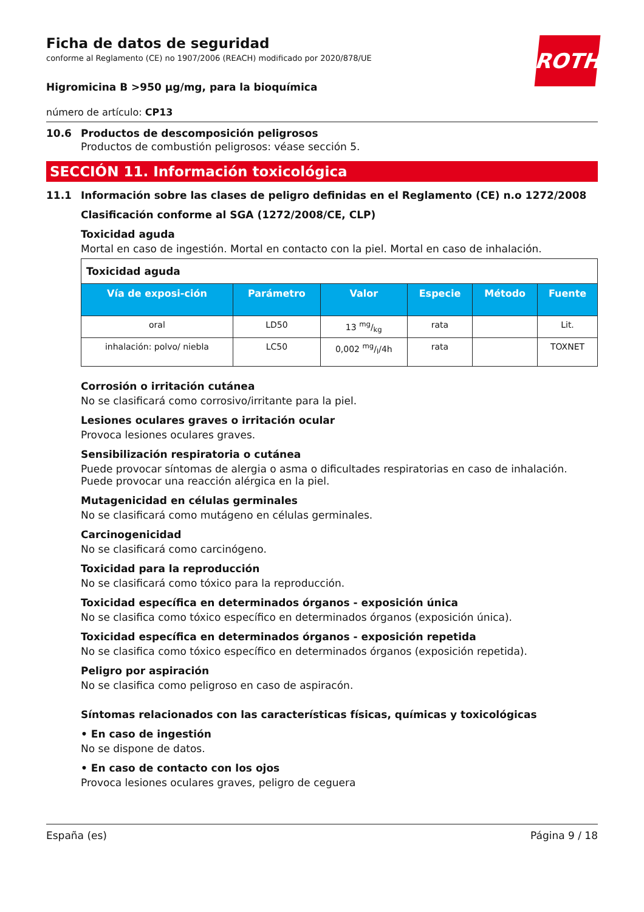ROTH
Ficha de datos de seguridad
conforme al Reglamento (CE) no 1907/2006 (REACH) modificado por 2020/878/UE
Higromicina B >950 µg/mg, para la bioquímica
número de artículo: CP13
10.6 Productos de descomposición peligrosos
Productos de combustión peligrosos: véase sección 5.
SECCIÓN 11. Información toxicológica
11.1 Información sobre las clases de peligro definidas en el Reglamento (CE) n.o 1272/2008
Clasificación conforme al SGA (1272/2008/CE, CLP)
Toxicidad aguda
Mortal en caso de ingestión. Mortal en contacto con la piel. Mortal en caso de inhalación.
| Toxicidad aguda | | | | | |
| --- | --- | --- | --- | --- | --- |
| Vía de exposi-ción | Parámetro | Valor | Especie | Método | Fuente |
| oral | LD50 | 13 mg/kg | rata | | Lit. |
| inhalación: polvo/ niebla | LC50 | 0,002 mg/l/4h | rata | | TOXNET |
Corrosión o irritación cutánea
No se clasificará como corrosivo/irritante para la piel.
Lesiones oculares graves o irritación ocular
Provoca lesiones oculares graves.
Sensibilización respiratoria o cutánea
Puede provocar síntomas de alergia o asma o dificultades respiratorias en caso de inhalación. Puede provocar una reacción alérgica en la piel.
Mutagenicidad en células germinales
No se clasificará como mutágeno en células germinales.
Carcinogenicidad
No se clasificará como carcinógeno.
Toxicidad para la reproducción
No se clasificará como tóxico para la reproducción.
Toxicidad específica en determinados órganos - exposición única
No se clasifica como tóxico específico en determinados órganos (exposición única).
Toxicidad específica en determinados órganos - exposición repetida
No se clasifica como tóxico específico en determinados órganos (exposición repetida).
Peligro por aspiración
No se clasifica como peligroso en caso de aspiracón.
Síntomas relacionados con las características físicas, químicas y toxicológicas
• En caso de ingestión
No se dispone de datos.
• En caso de contacto con los ojos
Provoca lesiones oculares graves, peligro de ceguera
España (es) Página 9 / 18